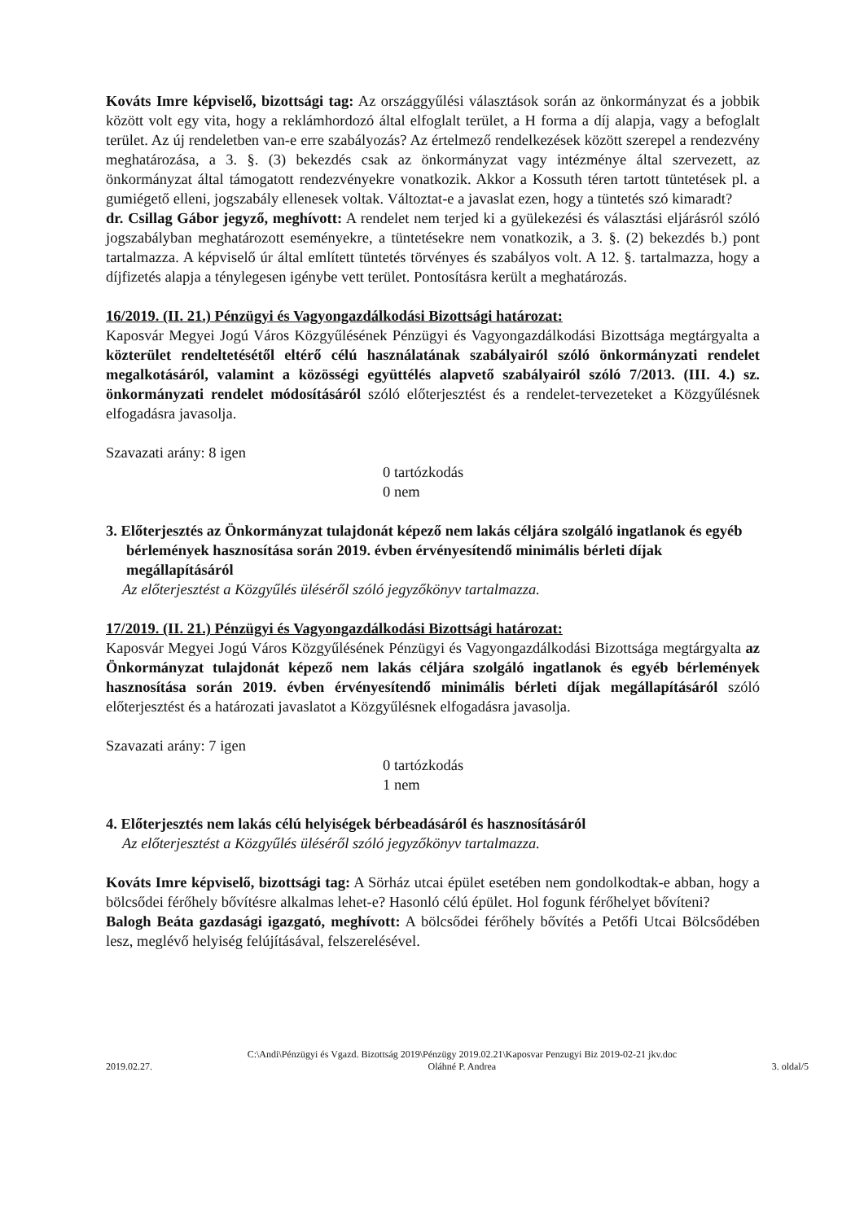Kováts Imre képviselő, bizottsági tag: Az országgyűlési választások során az önkormányzat és a jobbik között volt egy vita, hogy a reklámhordozó által elfoglalt terület, a H forma a díj alapja, vagy a befoglalt terület. Az új rendeletben van-e erre szabályozás? Az értelmező rendelkezések között szerepel a rendezvény meghatározása, a 3. §. (3) bekezdés csak az önkormányzat vagy intézménye által szervezett, az önkormányzat által támogatott rendezvényekre vonatkozik. Akkor a Kossuth téren tartott tüntetések pl. a gumiégető elleni, jogszabály ellenesek voltak. Változtat-e a javaslat ezen, hogy a tüntetés szó kimaradt?
dr. Csillag Gábor jegyző, meghívott: A rendelet nem terjed ki a gyülekezési és választási eljárásról szóló jogszabályban meghatározott eseményekre, a tüntetésekre nem vonatkozik, a 3. §. (2) bekezdés b.) pont tartalmazza. A képviselő úr által említett tüntetés törvényes és szabályos volt. A 12. §. tartalmazza, hogy a díjfizetés alapja a ténylegesen igénybe vett terület. Pontosításra került a meghatározás.
16/2019. (II. 21.) Pénzügyi és Vagyongazdálkodási Bizottsági határozat:
Kaposvár Megyei Jogú Város Közgyűlésének Pénzügyi és Vagyongazdálkodási Bizottsága megtárgyalta a közterület rendeltetésétől eltérő célú használatának szabályairól szóló önkormányzati rendelet megalkotásáról, valamint a közösségi együttélés alapvető szabályairól szóló 7/2013. (III. 4.) sz. önkormányzati rendelet módosításáról szóló előterjesztést és a rendelet-tervezeteket a Közgyűlésnek elfogadásra javasolja.
Szavazati arány: 8 igen
0 tartózkodás
0 nem
3. Előterjesztés az Önkormányzat tulajdonát képező nem lakás céljára szolgáló ingatlanok és egyéb bérlemények hasznosítása során 2019. évben érvényesítendő minimális bérleti díjak megállapításáról
Az előterjesztést a Közgyűlés üléséről szóló jegyzőkönyv tartalmazza.
17/2019. (II. 21.) Pénzügyi és Vagyongazdálkodási Bizottsági határozat:
Kaposvár Megyei Jogú Város Közgyűlésének Pénzügyi és Vagyongazdálkodási Bizottsága megtárgyalta az Önkormányzat tulajdonát képező nem lakás céljára szolgáló ingatlanok és egyéb bérlemények hasznosítása során 2019. évben érvényesítendő minimális bérleti díjak megállapításáról szóló előterjesztést és a határozati javaslatot a Közgyűlésnek elfogadásra javasolja.
Szavazati arány: 7 igen
0 tartózkodás
1 nem
4. Előterjesztés nem lakás célú helyiségek bérbeadásáról és hasznosításáról
Az előterjesztést a Közgyűlés üléséről szóló jegyzőkönyv tartalmazza.
Kováts Imre képviselő, bizottsági tag: A Sörház utcai épület esetében nem gondolkodtak-e abban, hogy a bölcsődei férőhely bővítésre alkalmas lehet-e? Hasonló célú épület. Hol fogunk férőhelyet bővíteni?
Balogh Beáta gazdasági igazgató, meghívott: A bölcsődei férőhely bővítés a Petőfi Utcai Bölcsődében lesz, meglévő helyiség felújításával, felszerelésével.
2019.02.27. C:\Andi\Pénzügyi és Vgazd. Bizottság 2019\Pénzügy 2019.02.21\Kaposvar Penzugyi Biz 2019-02-21 jkv.doc
Oláhné P. Andrea 3. oldal/5